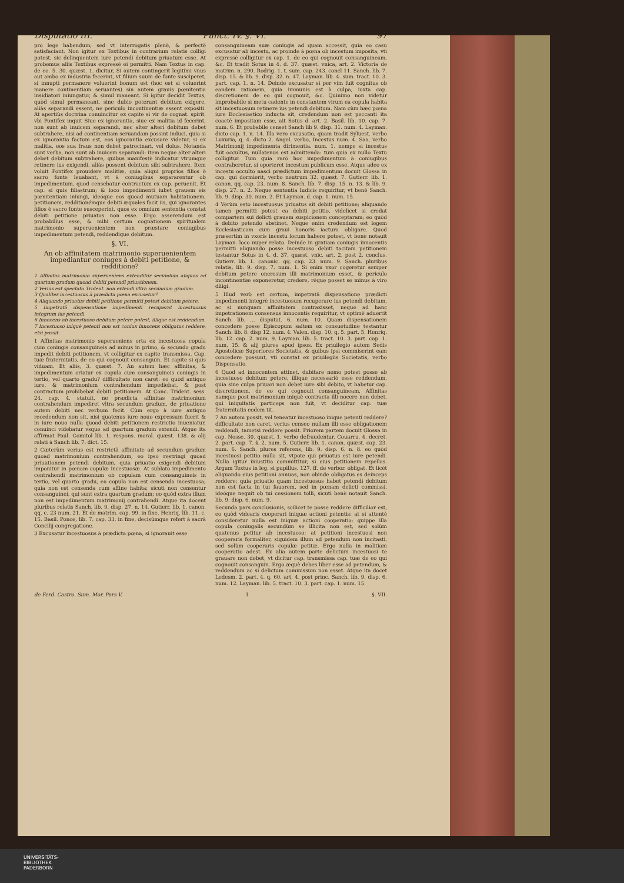Disputatio III. Punct. IV. §. VI. 97
pro lege habendum; sed vt interrogatis plenè, & perfectè satisfaciant. Non igitur ex Textibus in contrarium relatis colligi potest, sic delinquentem iure petendi debitum priuatum esse. At probemus aliis Textibus expressè ei permitti. Nam Textus in cap. de eo. 5. 30. quæst. 1. dicitur, Si autem contingerit legitimi vnus aut ambo ex industria fecerint, vt filium suum de fonte susciperet, si innupti permanere voluerint bonum est (hoc est si voluerint manere continentiam seruantes) sin autem grauis pœnitentia insidiatori iniungatur, & simul maneant. Si igitur decidit Textus, quòd simul permaneant, sine dubio poterunt debitum exigere, aliàs separandi essent, ne periculo incontinentiæ essent expositi. At apertiùs doctrina conuincitur ex capite si vir de cognat. spirit. vbi Pontifex inquit Siue ex ignorantia, siue ex malitia id fecerint, non sunt ab inuicem separandi, nec alter alteri debitum debet subtrahere, nisi ad continentiam seruandam possint induci, quia si ex ignorantia factum est, eos ignorantia excusare videtur, si ex malitia, eos sua fraus non debet patrocinari, vel dolus. Notanda sunt verba, non sunt ab inuicem separandi: item neque alter alteri debet debitum subtrahere, quibus manifestè indicatur vtrumque retinere ius exigendi, aliàs possent debitum sibi subtrahere. Item voluit Pontifex prouidere malitiæ, quia aliqui proprios filios è sacro fonte leuabant, vt à coniugibus separarentur ob impedimentum, quod censebatur contractum ex cap. peruenit. Et cap. si quis filiastrum; & loco impedimenti iubet grauem eis pœnitentiam iniungi, ideóque eos quoad mutuam habitationem, petitionem, redditionémque debiti æquales facit iis, qui ignorantes filios è sacro fonte susceperint, quos ex omnium sententia constat debiti petitione priuatos non esse. Ergo asserendum est probabilius esse, & mihi certum cognationem spiritualem matrimonio superuenientem non præstare coniugibus impedimentum petendi, reddendique debitum.
§. VI.
An ob affinitatem matrimonio superuenientem impediantur coniuges à debiti petitione, & redditione?
1 Affinitas matrimonio superueniens extenditur secundum aliquos ad quartum gradum quoad debiti petendi priuationem.
2 Verius est spectato Trident. non extendi vltra secundum gradum.
3 Qualiter incestuosus à prædicta pœna excusetur?
4 Aliquando priuatus debiti petitione permitti potest debitum petere.
5 Impetratâ dispensatione impedimenti recuperat incestuosus integrum ius petendi.
6 Innocens ab incestuoso debitum petere potest, illique est reddendum.
7 Incestuoso iniquè petenti non est coniux innocens obligatus reddere, etsi possit.
1 Affinitas matrimonio superueniens orta ex incestuosa copula cum coniugis consanguineis ad minus in primo, & secundo gradu impedit debiti petitionem, vt colligitur ex capite transmissa. Cap. tuæ fraternitatis, de eo qui cognouit consanguin. Et capite si quis viduam. Et aliis, 3. quæst. 7. An autem hæc affinitas, & impedimentum oriatur ex copula cum consanguineis coniugis in tertio, vel quarto gradu? difficultate non caret: eo quòd antiquo iure, & matrimonium contrahendum impediebat, & post contractum prohibebat debiti petitionem. At Conc. Trident. sess. 24. cap. 4. statuit, ne prædicta affinitas matrimonium contrahendum impediret vltra secundum gradum, de priuatione autem debiti nec verbum fecit. Cùm ergo à iure antiquo recedendum non sit, nisi quatenus iure nouo expressum fuerit & in iure nouo nulla quoad debiti petitionem restrictio inueniatur, conuinci videbatur vsque ad quartum gradum extendi. Atque ita affirmat Paul. Comitol lib. 1. respons. moral. quæst. 138. & alij relati à Sanch lib. 7. dict. 15.
2 Cæterùm verius est restrictâ affinitate ad secundum gradum quoad matrimonium contrahendum, eo ipso restringi quoad priuationem petendi debitum, quia priuatio exigendi debitum imponitur in pœnam copulæ incestuosæ. At sublato impedimento contrahendi matrimonium ob copulam cum consanguineis in tertio, vel quarto gradu, ea copula non est censenda incestuosa; quia non est censenda cum affine habita; sicuti non censentur consanguinei, qui sunt extra quartum gradum; eo quòd extra illum non est impedimentum matrimonij contrahendi. Atque ita docent pluribus relatis Sanch. lib. 9. disp. 27. n. 14. Gutierr. lib. 1. canon. qq. c. 23 num. 21. Et de matrim. cap. 99. in fine. Henriq. lib. 11. c. 15. Basil. Ponce, lib. 7. cap. 33. in fine, decisúmque refert à sacrâ Concilij congregatione.
3 Excusatur incestuosus à prædicta pœna, si ignorauit esse
consanguineam suæ coniugis ad quam accessit, quia eo casu excusatur ab incestu, ac proinde à pœna ob incestum imposita, vti expressè colligitur ex cap. 1. de eo qui cognouit consanguineam, &c. Et tradit Sotus in 4. d. 37. quæst. vnica, art. 2. Victoria de matrim. n. 290. Rodrig. 1. t. sum. cap. 243. concl 11. Sanch. lib. 7. disp. 15. & lib. 9. disp. 32. n. 47. Layman. lib. 4. sum. tract. 10. 3. part. cap. 1. n. 14. Deinde excusatur si per vim fuit cognitus ob eandem rationem, quia immunis est à culpa, iuxta cap. discretionem de eo qui cognouit, &c. Quinimo non videtur improbabile si metu cadente in constantem virum ea copula habita sit incestuosum retinere ius petendi debitum. Nam cùm hæc pœna iure Ecclesiastico inducta sit, credendum non est peccanti ita coactè impositam esse, ait Sotus d. art. 2. Basil. lib. 10. cap. 7. num. 6. Et probabile censet Sanch lib 9. disp. 31. num. 4. Layman. dicto cap. 1. n. 14. Illa vero excusatio, quam tradit Syluest. verbo Luxuria, q. 4. dicto 2. Angel. verbo, Incestus num. 4. Saa, verbo Matrimonij impedimenta dirimentia. num. 1. nempe si incestus fuit occultus, nullatenus est admittenda: tum quia ex nullo Textu colligitur. Tum quia rarò hoc impedimentum à coniugibus contraheretur, si oporteret incestum publicum esse. Atque adeo ex incestu occulto nasci prædictum impedimentum docuit Glossa in cap. qui dormierit, verbo neutrum 32. quæst. 7. Gutierr. lib. 1. canon. qq. cap. 23. num. 8. Sanch. lib. 7. disp. 15. n. 13. & lib. 9. disp. 27. n. 2. Neque sententia Iudicis requiritur, vt benè Sanch. lib. 9. disp. 30. num. 2. Et Layman. d. cap. 1. num. 15.
4 Verùm esto incestuosus priuatus sit debiti petitione; aliquando tamen permitti potest ea debiti petitio, videlicet si credat compartem sui delicti grauem suspicionem conceptaram; eo quòd à debito petendo abstinet. Neque enim credendum est legem Ecclesiasticam cum graui honoris iactura obligare. Quod præsertim in vxoris incestu locum habere potest, vt benè notauit Layman. loco nuper relato. Deinde in gratiam coniugis innocentis permitti aliquando posse incestuoso debiti tacitam petitionem testantur Sotus in 4. d. 37. quæst. vnic. art. 2. post 2. conclus. Gutierr. lib. 1. canonic. qq. cap. 23. num. 9. Sanch. pluribus relatis, lib. 9. disp. 7. num. 1. Si enim vxor cogeretur semper debitum petere onerosum illi matrimonium esset, & periculo incontinentiæ exponeretur, credere, réque posset se minus à viro diligi.
5 Illud verò est certum, impetratâ dispensatione prædicti impedimenti integrè incestuosum recuperare ius petendi debitum, ac si nunquam affinitatem contraxisset, neque ad hanc impetrationem consensus innocentis requiritur, vt optimè aduertit Sanch. lib. ... disputat. 6. num. 10. Quam dispensationem concedere posse Episcopum saltem ex consuetudine testantur Sanch. lib. 8. disp 12. num. 4. Valen. disp. 10. q. 5. part. 5. Henriq. lib. 12. cap. 2. num. 9. Layman. lib. 5. tract. 10. 3. part. cap. 1. num. 15. & alij plures apud ipsos. Ex priuilegio autem Sedis Apostolicæ Superiores Societatis, & quibus ipsi commiserint eam concedere possunt, vti constat ex priuilegiis Societatis, verbo Dispensatio.
6 Quod ad innocentem attinet, dubitare nemo potest posse ab incestuoso debitum petere, illique necessariò esse reddendum, quia sine culpa priuari non debet iure sibi debito, vt habetur cap. discretionem, de eo qui cognouit consanguineam, Affinitas namque post matrimonium iniquè contracta illi nocere non debet, qui iniquitatis particeps non fuit, vt deciditur cap. tuæ fraternitatis eodem tit.
7 An autem possit, vel teneatur incestuoso inique petenti reddere? difficultate non caret, verius censeo nullam illi esse obligationem reddendi, tametsi reddere possit. Priorem partem docuit Glossa in cap. Nosse. 30. quæst. 1. verbo defraudentur. Couarru. 4. decret. 2. part. cap. 7. §. 2. num. 5. Gutierr. lib. 1. canon. quæst. cap. 23. num. 6. Sanch. plures referens, lib. 9. disp. 6. n. 8. eo quòd incestuosi petitio nulla sit, vtpote qui priuatus est iure petendi. Nulla igitur iniustitia committitur, si eius petitionem repellas. Argum Textus in leg. si pupillus. 127. ff. de verbor. obligat. Et licèt aliquando eius petitioni annuas, non obinde obligatus es deinceps reddere; quia priuatio quam incestuosus habet petendi debitum non est facta in tui fauorem, sed in pœnam delicti commissi, ideóque nequit ob tui cessionem tolli, sicuti benè notauit Sanch. lib. 9. disp. 6. num. 9.
Secunda pars conclusionis, scilicet te posse reddere difficilior est, eo quòd videaris cooperari iniquæ actioni petentis: at si attentè consideretur nulla est iniquæ actioni cooperatio: quippe illa copula coniugalis secundùm se illicita non est, sed solùm quatenus petitur ab incestuoso: at petitioni incestuosi non cooperaris formaliter, siquidem illum ad petendum non incitasti, sed solùm cooperaris copulæ petitæ. Ergo nulla in malitiam cooperatio adest. Ex alia autem parte delictum incestuosi te grauare non debet, vt dicitur cap. transmissa cap. tuæ de eo qui cognouit consanguin. Ergo æquè debes liber esse ad petendum, & reddendum ac si delictum commissum non esset. Atque ita docet Ledesm. 2. part. 4. q. 60. art. 4. post princ. Sanch. lib. 9. disp. 6. num. 12. Layman. lib. 5. tract. 10. 3. part. cap. 1. num. 15.
de Ferd. Castro. Sum. Mor. Pars V. I §. VII.
UNIVERSITÄTS-
BIBLIOTHEK
PADERBORN